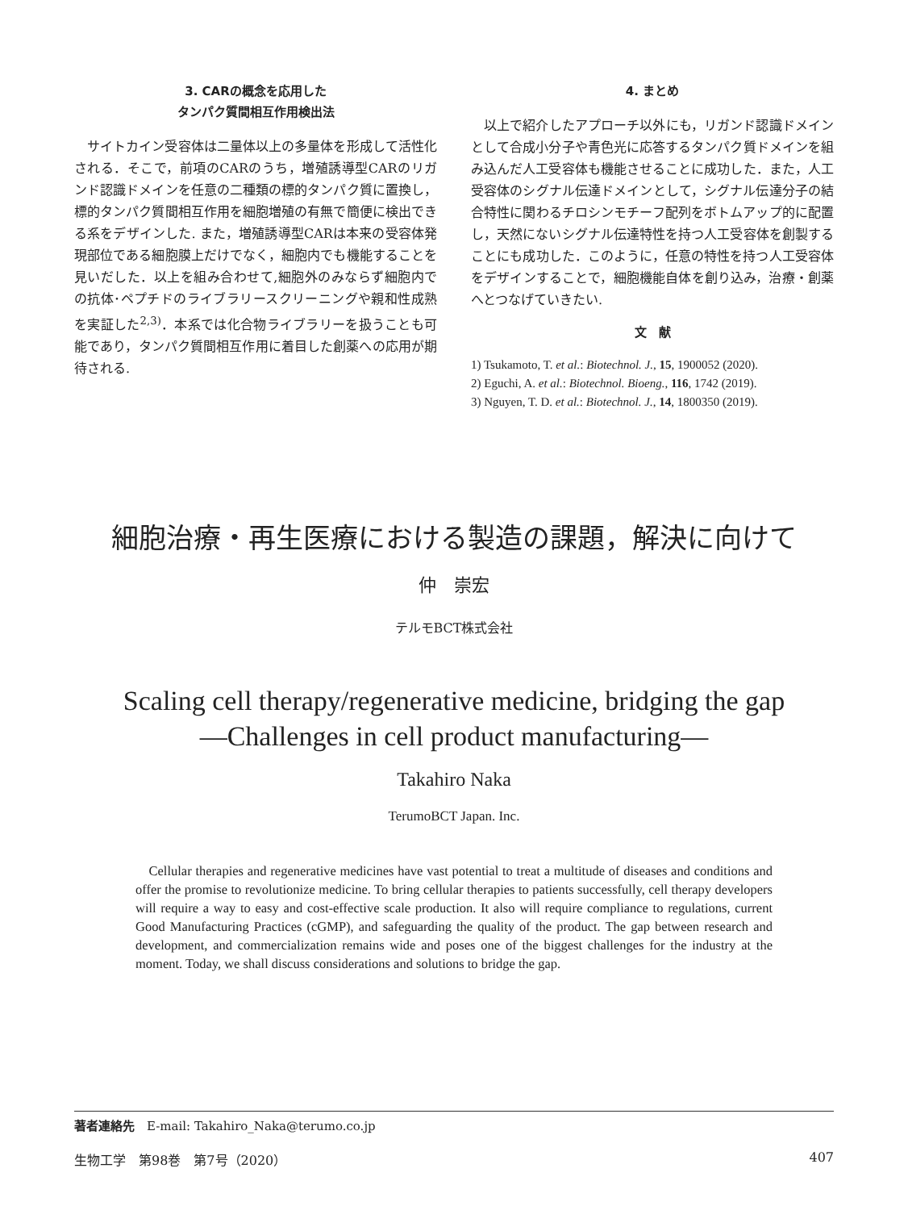3. CARの概念を応用した
タンパク質間相互作用検出法
サイトカイン受容体は二量体以上の多量体を形成して活性化される．そこで，前項のCARのうち，増殖誘導型CARのリガンド認識ドメインを任意の二種類の標的タンパク質に置換し，標的タンパク質間相互作用を細胞増殖の有無で簡便に検出できる系をデザインした. また，増殖誘導型CARは本来の受容体発現部位である細胞膜上だけでなく，細胞内でも機能することを見いだした．以上を組み合わせて,細胞外のみならず細胞内での抗体･ペプチドのライブラリースクリーニングや親和性成熟を実証した<sup>2,3)</sup>．本系では化合物ライブラリーを扱うことも可能であり，タンパク質間相互作用に着目した創薬への応用が期待される.
4. まとめ
以上で紹介したアプローチ以外にも，リガンド認識ドメインとして合成小分子や青色光に応答するタンパク質ドメインを組み込んだ人工受容体も機能させることに成功した．また，人工受容体のシグナル伝達ドメインとして，シグナル伝達分子の結合特性に関わるチロシンモチーフ配列をボトムアップ的に配置し，天然にないシグナル伝達特性を持つ人工受容体を創製することにも成功した．このように，任意の特性を持つ人工受容体をデザインすることで，細胞機能自体を創り込み，治療・創薬へとつなげていきたい.
文　献
1) Tsukamoto, T. et al.: Biotechnol. J., 15, 1900052 (2020).
2) Eguchi, A. et al.: Biotechnol. Bioeng., 116, 1742 (2019).
3) Nguyen, T. D. et al.: Biotechnol. J., 14, 1800350 (2019).
細胞治療・再生医療における製造の課題，解決に向けて
仲　崇宏
テルモBCT株式会社
Scaling cell therapy/regenerative medicine, bridging the gap
—Challenges in cell product manufacturing—
Takahiro Naka
TerumoBCT Japan. Inc.
Cellular therapies and regenerative medicines have vast potential to treat a multitude of diseases and conditions and offer the promise to revolutionize medicine. To bring cellular therapies to patients successfully, cell therapy developers will require a way to easy and cost-effective scale production. It also will require compliance to regulations, current Good Manufacturing Practices (cGMP), and safeguarding the quality of the product. The gap between research and development, and commercialization remains wide and poses one of the biggest challenges for the industry at the moment. Today, we shall discuss considerations and solutions to bridge the gap.
著者連絡先　E-mail: Takahiro_Naka@terumo.co.jp
生物工学　第98巻　第7号（2020） 407